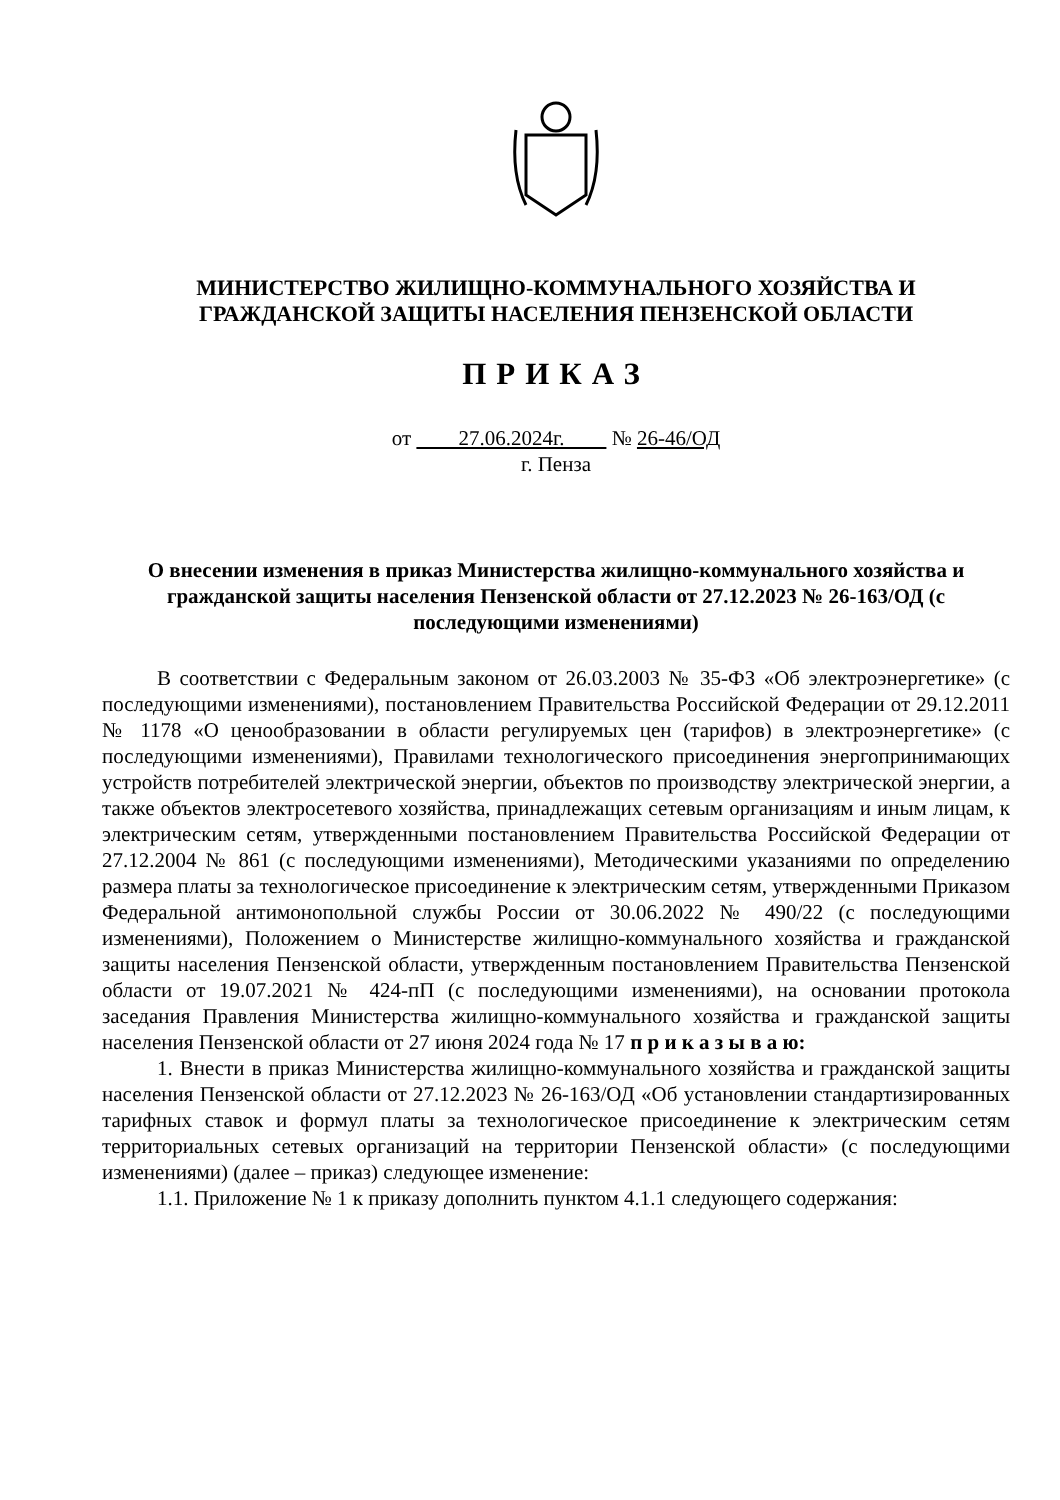МИНИСТЕРСТВО ЖИЛИЩНО-КОММУНАЛЬНОГО ХОЗЯЙСТВА И
ГРАЖДАНСКОЙ ЗАЩИТЫ НАСЕЛЕНИЯ ПЕНЗЕНСКОЙ ОБЛАСТИ
ПРИКАЗ
от 27.06.2024г. № 26-46/ОД
г. Пенза
О внесении изменения в приказ Министерства жилищно-коммунального хозяйства и гражданской защиты населения Пензенской области от 27.12.2023 № 26-163/ОД (с последующими изменениями)
В соответствии с Федеральным законом от 26.03.2003 № 35-ФЗ «Об электроэнергетике» (с последующими изменениями), постановлением Правительства Российской Федерации от 29.12.2011 № 1178 «О ценообразовании в области регулируемых цен (тарифов) в электроэнергетике» (с последующими изменениями), Правилами технологического присоединения энергопринимающих устройств потребителей электрической энергии, объектов по производству электрической энергии, а также объектов электросетевого хозяйства, принадлежащих сетевым организациям и иным лицам, к электрическим сетям, утвержденными постановлением Правительства Российской Федерации от 27.12.2004 № 861 (с последующими изменениями), Методическими указаниями по определению размера платы за технологическое присоединение к электрическим сетям, утвержденными Приказом Федеральной антимонопольной службы России от 30.06.2022 № 490/22 (с последующими изменениями), Положением о Министерстве жилищно-коммунального хозяйства и гражданской защиты населения Пензенской области, утвержденным постановлением Правительства Пензенской области от 19.07.2021 № 424-пП (с последующими изменениями), на основании протокола заседания Правления Министерства жилищно-коммунального хозяйства и гражданской защиты населения Пензенской области от 27 июня 2024 года № 17 п р и к а з ы в а ю:
1. Внести в приказ Министерства жилищно-коммунального хозяйства и гражданской защиты населения Пензенской области от 27.12.2023 № 26-163/ОД «Об установлении стандартизированных тарифных ставок и формул платы за технологическое присоединение к электрическим сетям территориальных сетевых организаций на территории Пензенской области» (с последующими изменениями) (далее – приказ) следующее изменение:
1.1. Приложение № 1 к приказу дополнить пунктом 4.1.1 следующего содержания: